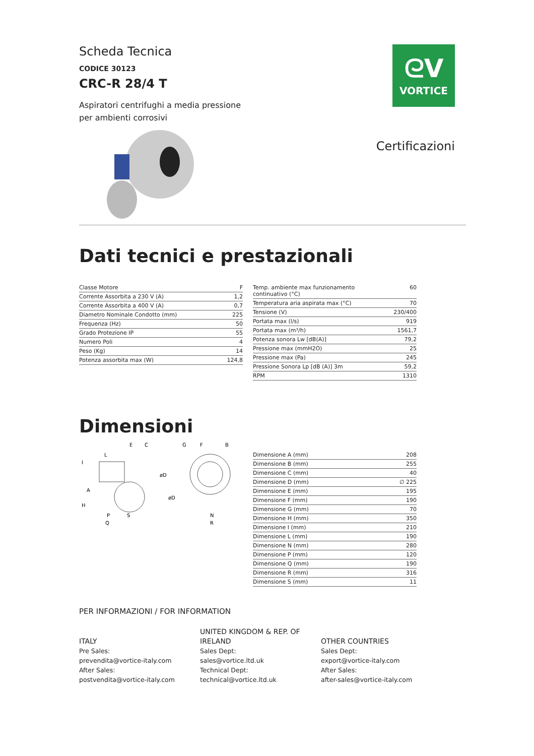Scheda Tecnica
CODICE 30123
CRC-R 28/4 T
Aspiratori centrifughi a media pressione
per ambienti corrosivi
ᘓV
VORTICE
Certificazioni
Dati tecnici e prestazionali
| Classe Motore | F |
| Corrente Assorbita a 230 V (A) | 1,2 |
| Corrente Assorbita a 400 V (A) | 0,7 |
| Diametro Nominale Condotto (mm) | 225 |
| Frequenza (Hz) | 50 |
| Grado Protezione IP | 55 |
| Numero Poli | 4 |
| Peso (Kg) | 14 |
| Potenza assorbita max (W) | 124,8 |
| Temp. ambiente max funzionamento continuativo (°C) | 60 |
| Temperatura aria aspirata max (°C) | 70 |
| Tensione (V) | 230/400 |
| Portata max (l/s) | 919 |
| Portata max (m³/h) | 1561,7 |
| Potenza sonora Lw [dB(A)] | 79,2 |
| Pressione max (mmH2O) | 25 |
| Pressione max (Pa) | 245 |
| Pressione Sonora Lp [dB (A)] 3m | 59,2 |
| RPM | 1310 |
Dimensioni
E
C
G
F
B
L
I
A
H
øD
øD
P
S
Q
N
R
| Dimensione A (mm) | 208 |
| Dimensione B (mm) | 255 |
| Dimensione C (mm) | 40 |
| Dimensione D (mm) | ∅ 225 |
| Dimensione E (mm) | 195 |
| Dimensione F (mm) | 190 |
| Dimensione G (mm) | 70 |
| Dimensione H (mm) | 350 |
| Dimensione I (mm) | 210 |
| Dimensione L (mm) | 190 |
| Dimensione N (mm) | 280 |
| Dimensione P (mm) | 120 |
| Dimensione Q (mm) | 190 |
| Dimensione R (mm) | 316 |
| Dimensione S (mm) | 11 |
PER INFORMAZIONI / FOR INFORMATION
ITALY
Pre Sales:
prevendita@vortice-italy.com
After Sales:
postvendita@vortice-italy.com
UNITED KINGDOM & REP. OF
IRELAND
Sales Dept:
sales@vortice.ltd.uk
Technical Dept:
technical@vortice.ltd.uk
OTHER COUNTRIES
Sales Dept:
export@vortice-italy.com
After Sales:
after-sales@vortice-italy.com